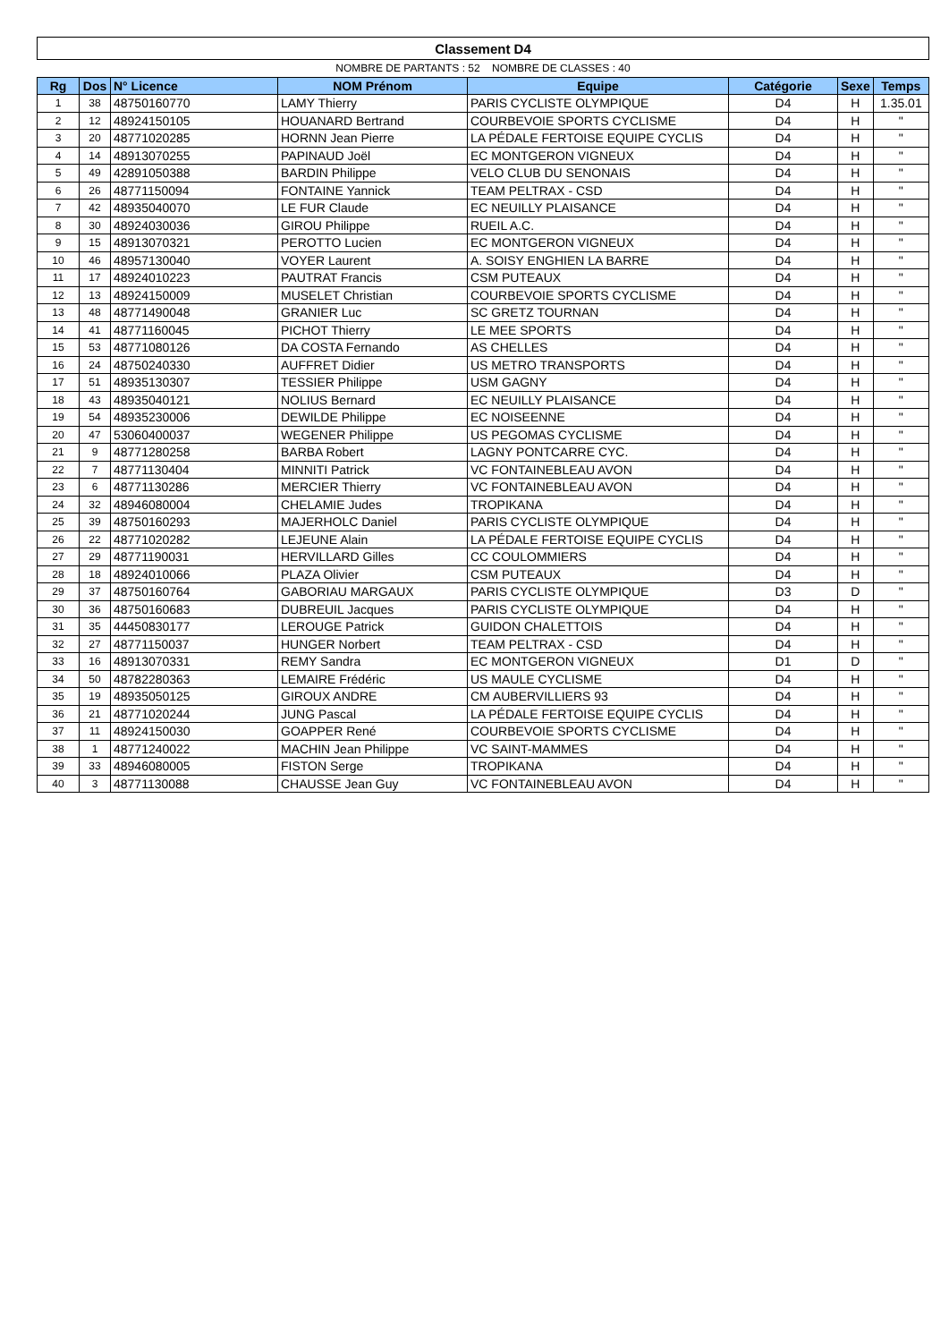| Classement D4 | | | | | | | |
| NOMBRE DE PARTANTS : 52 NOMBRE DE CLASSES : 40 | | | | | | | |
| Rg | Dos | N° Licence | NOM Prénom | Equipe | Catégorie | Sexe | Temps |
| 1 | 38 | 48750160770 | LAMY Thierry | PARIS CYCLISTE OLYMPIQUE | D4 | H | 1.35.01 |
| 2 | 12 | 48924150105 | HOUANARD Bertrand | COURBEVOIE SPORTS CYCLISME | D4 | H | " |
| 3 | 20 | 48771020285 | HORNN Jean Pierre | LA PÉDALE FERTOISE EQUIPE CYCLIS | D4 | H | " |
| 4 | 14 | 48913070255 | PAPINAUD Joël | EC MONTGERON VIGNEUX | D4 | H | " |
| 5 | 49 | 42891050388 | BARDIN Philippe | VELO CLUB DU SENONAIS | D4 | H | " |
| 6 | 26 | 48771150094 | FONTAINE Yannick | TEAM PELTRAX - CSD | D4 | H | " |
| 7 | 42 | 48935040070 | LE FUR Claude | EC NEUILLY PLAISANCE | D4 | H | " |
| 8 | 30 | 48924030036 | GIROU Philippe | RUEIL A.C. | D4 | H | " |
| 9 | 15 | 48913070321 | PEROTTO Lucien | EC MONTGERON VIGNEUX | D4 | H | " |
| 10 | 46 | 48957130040 | VOYER Laurent | A. SOISY ENGHIEN LA BARRE | D4 | H | " |
| 11 | 17 | 48924010223 | PAUTRAT Francis | CSM PUTEAUX | D4 | H | " |
| 12 | 13 | 48924150009 | MUSELET Christian | COURBEVOIE SPORTS CYCLISME | D4 | H | " |
| 13 | 48 | 48771490048 | GRANIER Luc | SC GRETZ TOURNAN | D4 | H | " |
| 14 | 41 | 48771160045 | PICHOT Thierry | LE MEE SPORTS | D4 | H | " |
| 15 | 53 | 48771080126 | DA COSTA Fernando | AS CHELLES | D4 | H | " |
| 16 | 24 | 48750240330 | AUFFRET Didier | US METRO TRANSPORTS | D4 | H | " |
| 17 | 51 | 48935130307 | TESSIER Philippe | USM GAGNY | D4 | H | " |
| 18 | 43 | 48935040121 | NOLIUS Bernard | EC NEUILLY PLAISANCE | D4 | H | " |
| 19 | 54 | 48935230006 | DEWILDE Philippe | EC NOISEENNE | D4 | H | " |
| 20 | 47 | 53060400037 | WEGENER Philippe | US PEGOMAS CYCLISME | D4 | H | " |
| 21 | 9 | 48771280258 | BARBA Robert | LAGNY PONTCARRE CYC. | D4 | H | " |
| 22 | 7 | 48771130404 | MINNITI Patrick | VC FONTAINEBLEAU AVON | D4 | H | " |
| 23 | 6 | 48771130286 | MERCIER Thierry | VC FONTAINEBLEAU AVON | D4 | H | " |
| 24 | 32 | 48946080004 | CHELAMIE Judes | TROPIKANA | D4 | H | " |
| 25 | 39 | 48750160293 | MAJERHOLC Daniel | PARIS CYCLISTE OLYMPIQUE | D4 | H | " |
| 26 | 22 | 48771020282 | LEJEUNE Alain | LA PÉDALE FERTOISE EQUIPE CYCLIS | D4 | H | " |
| 27 | 29 | 48771190031 | HERVILLARD Gilles | CC COULOMMIERS | D4 | H | " |
| 28 | 18 | 48924010066 | PLAZA Olivier | CSM PUTEAUX | D4 | H | " |
| 29 | 37 | 48750160764 | GABORIAU MARGAUX | PARIS CYCLISTE OLYMPIQUE | D3 | D | " |
| 30 | 36 | 48750160683 | DUBREUIL Jacques | PARIS CYCLISTE OLYMPIQUE | D4 | H | " |
| 31 | 35 | 44450830177 | LEROUGE Patrick | GUIDON CHALETTOIS | D4 | H | " |
| 32 | 27 | 48771150037 | HUNGER Norbert | TEAM PELTRAX - CSD | D4 | H | " |
| 33 | 16 | 48913070331 | REMY Sandra | EC MONTGERON VIGNEUX | D1 | D | " |
| 34 | 50 | 48782280363 | LEMAIRE Frédéric | US MAULE CYCLISME | D4 | H | " |
| 35 | 19 | 48935050125 | GIROUX ANDRE | CM AUBERVILLIERS 93 | D4 | H | " |
| 36 | 21 | 48771020244 | JUNG Pascal | LA PÉDALE FERTOISE EQUIPE CYCLIS | D4 | H | " |
| 37 | 11 | 48924150030 | GOAPPER René | COURBEVOIE SPORTS CYCLISME | D4 | H | " |
| 38 | 1 | 48771240022 | MACHIN Jean Philippe | VC SAINT-MAMMES | D4 | H | " |
| 39 | 33 | 48946080005 | FISTON Serge | TROPIKANA | D4 | H | " |
| 40 | 3 | 48771130088 | CHAUSSE Jean Guy | VC FONTAINEBLEAU AVON | D4 | H | " |